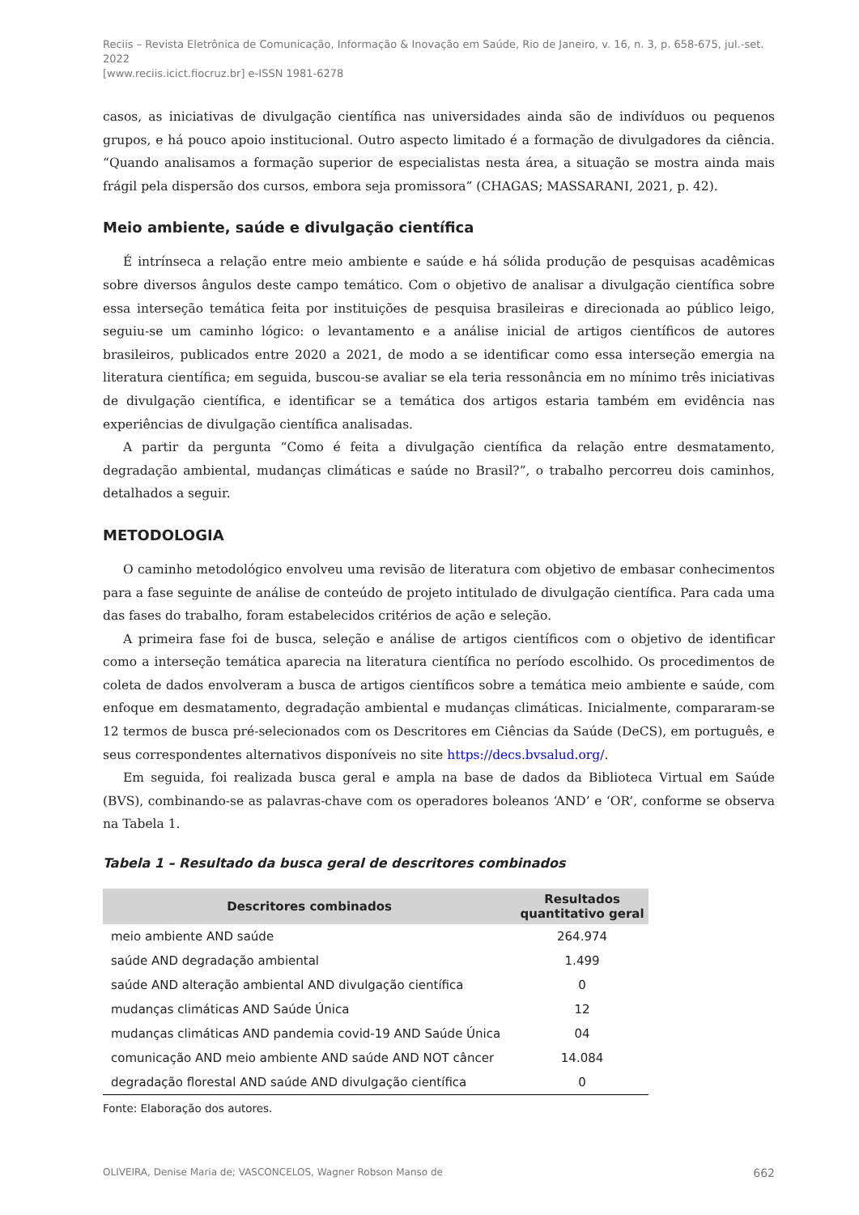Reciis – Revista Eletrônica de Comunicação, Informação & Inovação em Saúde, Rio de Janeiro, v. 16, n. 3, p. 658-675, jul.-set. 2022
[www.reciis.icict.fiocruz.br] e-ISSN 1981-6278
casos, as iniciativas de divulgação científica nas universidades ainda são de indivíduos ou pequenos grupos, e há pouco apoio institucional. Outro aspecto limitado é a formação de divulgadores da ciência. “Quando analisamos a formação superior de especialistas nesta área, a situação se mostra ainda mais frágil pela dispersão dos cursos, embora seja promissora” (CHAGAS; MASSARANI, 2021, p. 42).
Meio ambiente, saúde e divulgação científica
É intrínseca a relação entre meio ambiente e saúde e há sólida produção de pesquisas acadêmicas sobre diversos ângulos deste campo temático. Com o objetivo de analisar a divulgação científica sobre essa interseção temática feita por instituições de pesquisa brasileiras e direcionada ao público leigo, seguiu-se um caminho lógico: o levantamento e a análise inicial de artigos científicos de autores brasileiros, publicados entre 2020 a 2021, de modo a se identificar como essa interseção emergia na literatura científica; em seguida, buscou-se avaliar se ela teria ressonância em no mínimo três iniciativas de divulgação científica, e identificar se a temática dos artigos estaria também em evidência nas experiências de divulgação científica analisadas.
A partir da pergunta “Como é feita a divulgação científica da relação entre desmatamento, degradação ambiental, mudanças climáticas e saúde no Brasil?”, o trabalho percorreu dois caminhos, detalhados a seguir.
METODOLOGIA
O caminho metodológico envolveu uma revisão de literatura com objetivo de embasar conhecimentos para a fase seguinte de análise de conteúdo de projeto intitulado de divulgação científica. Para cada uma das fases do trabalho, foram estabelecidos critérios de ação e seleção.
A primeira fase foi de busca, seleção e análise de artigos científicos com o objetivo de identificar como a interseção temática aparecia na literatura científica no período escolhido. Os procedimentos de coleta de dados envolveram a busca de artigos científicos sobre a temática meio ambiente e saúde, com enfoque em desmatamento, degradação ambiental e mudanças climáticas. Inicialmente, compararam-se 12 termos de busca pré-selecionados com os Descritores em Ciências da Saúde (DeCS), em português, e seus correspondentes alternativos disponíveis no site https://decs.bvsalud.org/.
Em seguida, foi realizada busca geral e ampla na base de dados da Biblioteca Virtual em Saúde (BVS), combinando-se as palavras-chave com os operadores boleanos ‘AND’ e ‘OR’, conforme se observa na Tabela 1.
Tabela 1 – Resultado da busca geral de descritores combinados
| Descritores combinados | Resultados quantitativo geral |
| --- | --- |
| meio ambiente AND saúde | 264.974 |
| saúde AND degradação ambiental | 1.499 |
| saúde AND alteração ambiental AND divulgação científica | 0 |
| mudanças climáticas AND Saúde Única | 12 |
| mudanças climáticas AND pandemia covid-19 AND Saúde Única | 04 |
| comunicação AND meio ambiente AND saúde AND NOT câncer | 14.084 |
| degradação florestal AND saúde AND divulgação científica | 0 |
Fonte: Elaboração dos autores.
OLIVEIRA, Denise Maria de; VASCONCELOS, Wagner Robson Manso de 662